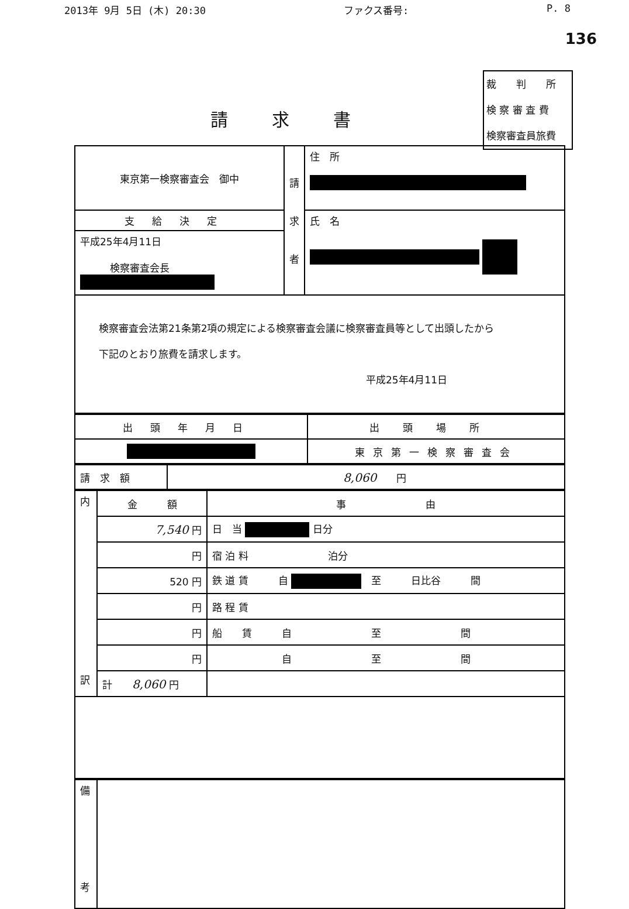2013年 9月 5日 (木) 20:30 ファクス番号: P. 8
136
裁　　判　　所
検 察 審 査 費
検察審査員旅費
請求書
| 東京第一検察審査会 御中 | 請 求 者 | 住 所 |
| 支給決定 | | 氏 名 |
| 平成25年4月11日 検察審査会長 | | |
| 検察審査会法第21条第2項の規定による検察審査会議に検察審査員等として出頭したから 下記のとおり旅費を請求します。 平成25年4月11日 | | |
| 出頭年月日 | 出頭場所 |
| | 東京第一検察審査会 |
| 請 求 額 | 8,060 円 |
| 内 訳 | 金 額 | 事 由 |
| | 7,540 円 | 日 当 日分 |
| | 円 | 宿 泊 料 泊分 |
| | 520 円 | 鉄 道 賃 自 至 日比谷 間 |
| | 円 | 路 程 賃 |
| | 円 | 船 賃 自 至 間 |
| | 円 | 自 至 間 |
| | 計 8,060 円 | |
| 備 考 | |